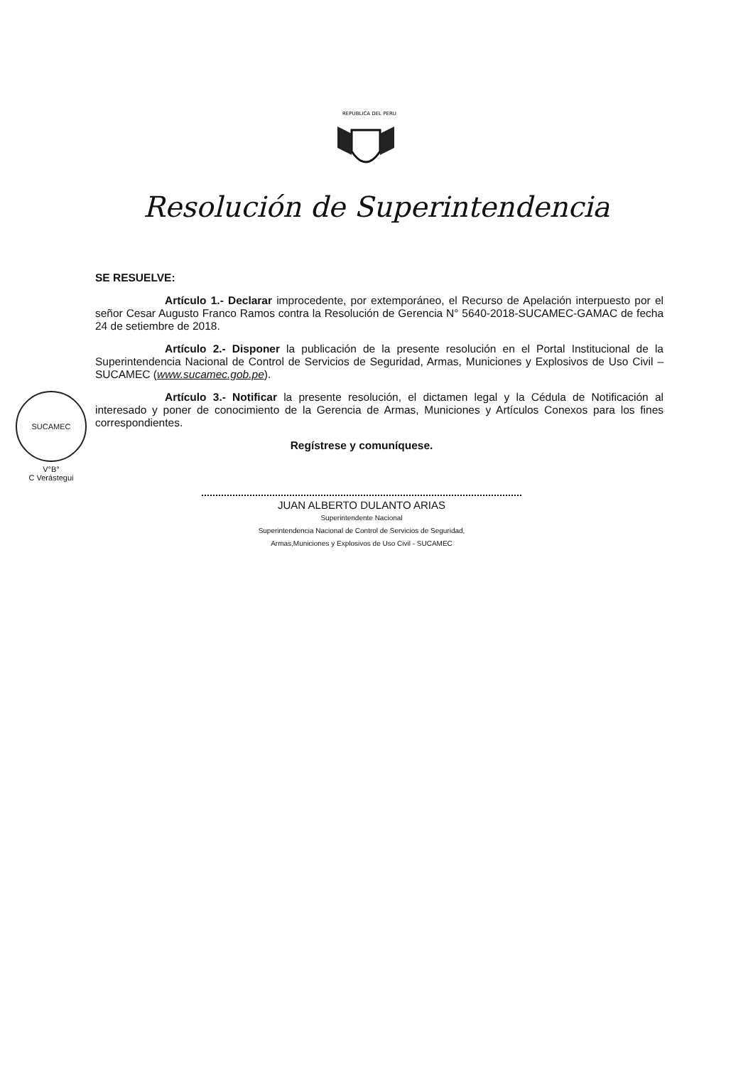REPUBLICA DEL PERU
Resolución de Superintendencia
SE RESUELVE:
Artículo 1.- Declarar improcedente, por extemporáneo, el Recurso de Apelación interpuesto por el señor Cesar Augusto Franco Ramos contra la Resolución de Gerencia N° 5640-2018-SUCAMEC-GAMAC de fecha 24 de setiembre de 2018.
Artículo 2.- Disponer la publicación de la presente resolución en el Portal Institucional de la Superintendencia Nacional de Control de Servicios de Seguridad, Armas, Municiones y Explosivos de Uso Civil – SUCAMEC (www.sucamec.gob.pe).
Artículo 3.- Notificar la presente resolución, el dictamen legal y la Cédula de Notificación al interesado y poner de conocimiento de la Gerencia de Armas, Municiones y Artículos Conexos para los fines correspondientes.
Regístrese y comuníquese.
JUAN ALBERTO DULANTO ARIAS
Superintendente Nacional
Superintendencia Nacional de Control de Servicios de Seguridad,
Armas,Municiones y Explosivos de Uso Civil - SUCAMEC
SUCAMEC
V°B°
C Verástegui